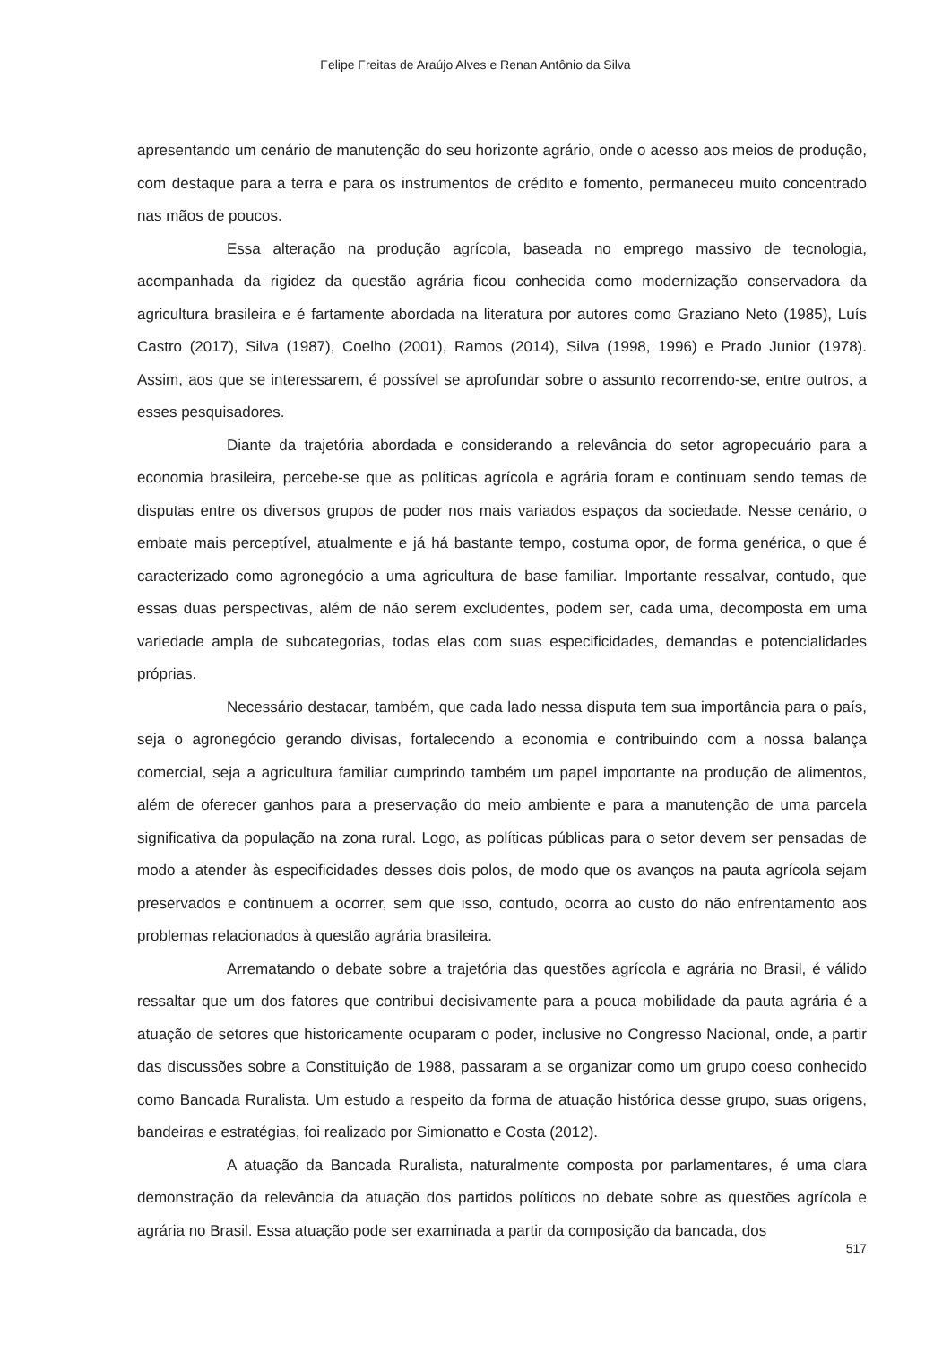Felipe Freitas de Araújo Alves e Renan Antônio da Silva
apresentando um cenário de manutenção do seu horizonte agrário, onde o acesso aos meios de produção, com destaque para a terra e para os instrumentos de crédito e fomento, permaneceu muito concentrado nas mãos de poucos.
Essa alteração na produção agrícola, baseada no emprego massivo de tecnologia, acompanhada da rigidez da questão agrária ficou conhecida como modernização conservadora da agricultura brasileira e é fartamente abordada na literatura por autores como Graziano Neto (1985), Luís Castro (2017), Silva (1987), Coelho (2001), Ramos (2014), Silva (1998, 1996) e Prado Junior (1978). Assim, aos que se interessarem, é possível se aprofundar sobre o assunto recorrendo-se, entre outros, a esses pesquisadores.
Diante da trajetória abordada e considerando a relevância do setor agropecuário para a economia brasileira, percebe-se que as políticas agrícola e agrária foram e continuam sendo temas de disputas entre os diversos grupos de poder nos mais variados espaços da sociedade. Nesse cenário, o embate mais perceptível, atualmente e já há bastante tempo, costuma opor, de forma genérica, o que é caracterizado como agronegócio a uma agricultura de base familiar. Importante ressalvar, contudo, que essas duas perspectivas, além de não serem excludentes, podem ser, cada uma, decomposta em uma variedade ampla de subcategorias, todas elas com suas especificidades, demandas e potencialidades próprias.
Necessário destacar, também, que cada lado nessa disputa tem sua importância para o país, seja o agronegócio gerando divisas, fortalecendo a economia e contribuindo com a nossa balança comercial, seja a agricultura familiar cumprindo também um papel importante na produção de alimentos, além de oferecer ganhos para a preservação do meio ambiente e para a manutenção de uma parcela significativa da população na zona rural. Logo, as políticas públicas para o setor devem ser pensadas de modo a atender às especificidades desses dois polos, de modo que os avanços na pauta agrícola sejam preservados e continuem a ocorrer, sem que isso, contudo, ocorra ao custo do não enfrentamento aos problemas relacionados à questão agrária brasileira.
Arrematando o debate sobre a trajetória das questões agrícola e agrária no Brasil, é válido ressaltar que um dos fatores que contribui decisivamente para a pouca mobilidade da pauta agrária é a atuação de setores que historicamente ocuparam o poder, inclusive no Congresso Nacional, onde, a partir das discussões sobre a Constituição de 1988, passaram a se organizar como um grupo coeso conhecido como Bancada Ruralista. Um estudo a respeito da forma de atuação histórica desse grupo, suas origens, bandeiras e estratégias, foi realizado por Simionatto e Costa (2012).
A atuação da Bancada Ruralista, naturalmente composta por parlamentares, é uma clara demonstração da relevância da atuação dos partidos políticos no debate sobre as questões agrícola e agrária no Brasil. Essa atuação pode ser examinada a partir da composição da bancada, dos
517